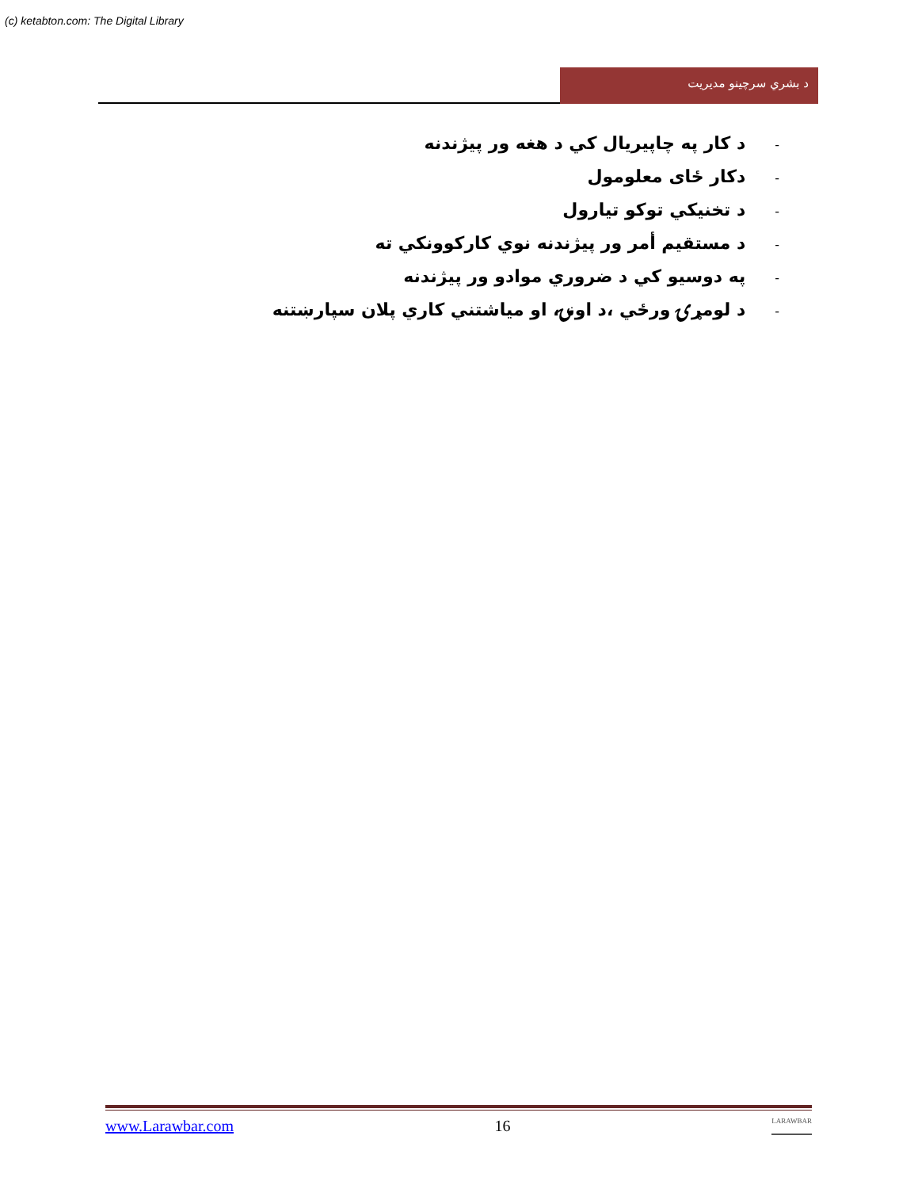(c) ketabton.com: The Digital Library
د بشري سرچينو مديريت
- د کار په چاپيريال کي د هغه ور پيژندنه
- دکار ځای معلومول
- د تخنيکي توکو تيارول
- د مستقيم أمر ور پيژندنه نوي کارکوونکي ته
- په دوسيو کي د ضروري موادو ور پيژندنه
- د لومړۍ ورځي ،د اونۍ، او مياشتني کاري پلان سپارښتنه
www.Larawbar.com 16 LARAWBAR